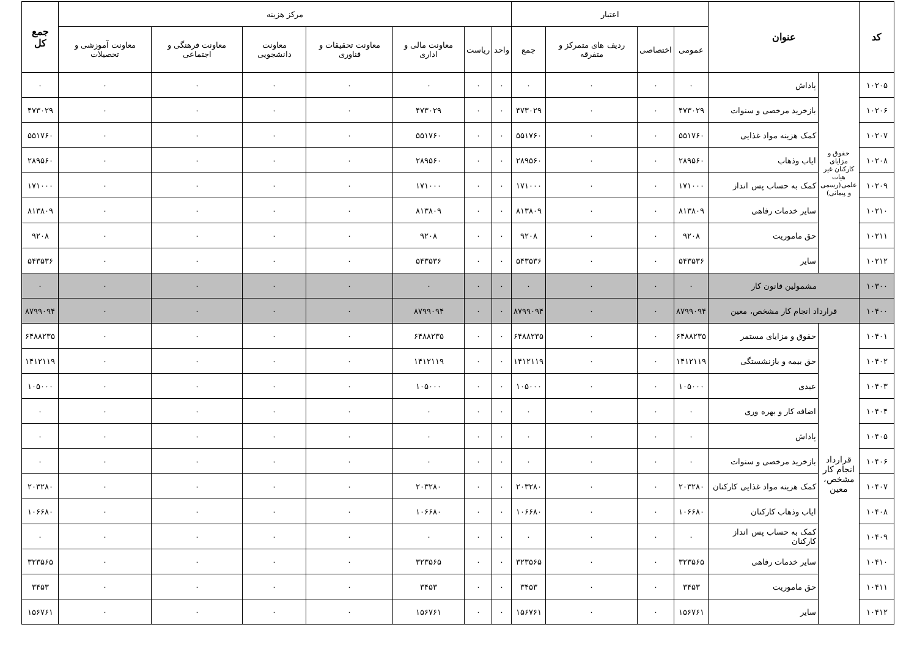| کد | عنوان | | اعتبار | | | | مرکز هزینه | | | | | | | جمع کل |
| --- | --- | --- | --- | --- | --- | --- | --- | --- | --- | --- | --- | --- | --- | --- |
| | | | عمومی | اختصاصی | ردیف های متمرکز و متفرقه | جمع | واحد | ریاست | معاونت مالی و اداری | معاونت تحقیقات و فناوری | معاونت دانشجویی | معاونت فرهنگی و اجتماعی | معاونت آموزشی و تحصیلات | |
| ۱۰۲۰۵ | حقوق و مزایای کارکنان غیر هیات علمی(رسمی و پیمانی) | پاداش | ۰ | ۰ | ۰ | ۰ | ۰ | ۰ | ۰ | ۰ | ۰ | ۰ | ۰ | ۰ |
| ۱۰۲۰۶ | | بازخرید مرخصی و سنوات | ۴۷۳۰۲۹ | ۰ | ۰ | ۴۷۳۰۲۹ | ۰ | ۰ | ۴۷۳۰۲۹ | ۰ | ۰ | ۰ | ۰ | ۴۷۳۰۲۹ |
| ۱۰۲۰۷ | | کمک هزینه مواد غذایی | ۵۵۱۷۶۰ | ۰ | ۰ | ۵۵۱۷۶۰ | ۰ | ۰ | ۵۵۱۷۶۰ | ۰ | ۰ | ۰ | ۰ | ۵۵۱۷۶۰ |
| ۱۰۲۰۸ | | ایاب وذهاب | ۲۸۹۵۶۰ | ۰ | ۰ | ۲۸۹۵۶۰ | ۰ | ۰ | ۲۸۹۵۶۰ | ۰ | ۰ | ۰ | ۰ | ۲۸۹۵۶۰ |
| ۱۰۲۰۹ | | کمک به حساب پس انداز | ۱۷۱۰۰۰ | ۰ | ۰ | ۱۷۱۰۰۰ | ۰ | ۰ | ۱۷۱۰۰۰ | ۰ | ۰ | ۰ | ۰ | ۱۷۱۰۰۰ |
| ۱۰۲۱۰ | | سایر خدمات رفاهی | ۸۱۳۸۰۹ | ۰ | ۰ | ۸۱۳۸۰۹ | ۰ | ۰ | ۸۱۳۸۰۹ | ۰ | ۰ | ۰ | ۰ | ۸۱۳۸۰۹ |
| ۱۰۲۱۱ | | حق ماموریت | ۹۲۰۸ | ۰ | ۰ | ۹۲۰۸ | ۰ | ۰ | ۹۲۰۸ | ۰ | ۰ | ۰ | ۰ | ۹۲۰۸ |
| ۱۰۲۱۲ | | سایر | ۵۴۳۵۳۶ | ۰ | ۰ | ۵۴۳۵۳۶ | ۰ | ۰ | ۵۴۳۵۳۶ | ۰ | ۰ | ۰ | ۰ | ۵۴۳۵۳۶ |
| ۱۰۳۰۰ | مشمولین قانون کار | | ۰ | ۰ | ۰ | ۰ | ۰ | ۰ | ۰ | ۰ | ۰ | ۰ | ۰ | ۰ |
| ۱۰۴۰۰ | قرارداد انجام کار مشخص، معین | | ۸۷۹۹۰۹۴ | ۰ | ۰ | ۸۷۹۹۰۹۴ | ۰ | ۰ | ۸۷۹۹۰۹۴ | ۰ | ۰ | ۰ | ۰ | ۸۷۹۹۰۹۴ |
| ۱۰۴۰۱ | قرارداد انجام کار مشخص، معین | حقوق و مزایای مستمر | ۶۴۸۸۲۳۵ | ۰ | ۰ | ۶۴۸۸۲۳۵ | ۰ | ۰ | ۶۴۸۸۲۳۵ | ۰ | ۰ | ۰ | ۰ | ۶۴۸۸۲۳۵ |
| ۱۰۴۰۲ | | حق بیمه و بازنشستگی | ۱۴۱۲۱۱۹ | ۰ | ۰ | ۱۴۱۲۱۱۹ | ۰ | ۰ | ۱۴۱۲۱۱۹ | ۰ | ۰ | ۰ | ۰ | ۱۴۱۲۱۱۹ |
| ۱۰۴۰۳ | | عیدی | ۱۰۵۰۰۰ | ۰ | ۰ | ۱۰۵۰۰۰ | ۰ | ۰ | ۱۰۵۰۰۰ | ۰ | ۰ | ۰ | ۰ | ۱۰۵۰۰۰ |
| ۱۰۴۰۴ | | اضافه کار و بهره وری | ۰ | ۰ | ۰ | ۰ | ۰ | ۰ | ۰ | ۰ | ۰ | ۰ | ۰ | ۰ |
| ۱۰۴۰۵ | | پاداش | ۰ | ۰ | ۰ | ۰ | ۰ | ۰ | ۰ | ۰ | ۰ | ۰ | ۰ | ۰ |
| ۱۰۴۰۶ | | بازخرید مرخصی و سنوات | ۰ | ۰ | ۰ | ۰ | ۰ | ۰ | ۰ | ۰ | ۰ | ۰ | ۰ | ۰ |
| ۱۰۴۰۷ | | کمک هزینه مواد غذایی کارکنان | ۲۰۳۲۸۰ | ۰ | ۰ | ۲۰۳۲۸۰ | ۰ | ۰ | ۲۰۳۲۸۰ | ۰ | ۰ | ۰ | ۰ | ۲۰۳۲۸۰ |
| ۱۰۴۰۸ | | ایاب وذهاب کارکنان | ۱۰۶۶۸۰ | ۰ | ۰ | ۱۰۶۶۸۰ | ۰ | ۰ | ۱۰۶۶۸۰ | ۰ | ۰ | ۰ | ۰ | ۱۰۶۶۸۰ |
| ۱۰۴۰۹ | | کمک به حساب پس انداز کارکنان | ۰ | ۰ | ۰ | ۰ | ۰ | ۰ | ۰ | ۰ | ۰ | ۰ | ۰ | ۰ |
| ۱۰۴۱۰ | | سایر خدمات رفاهی | ۳۲۳۵۶۵ | ۰ | ۰ | ۳۲۳۵۶۵ | ۰ | ۰ | ۳۲۳۵۶۵ | ۰ | ۰ | ۰ | ۰ | ۳۲۳۵۶۵ |
| ۱۰۴۱۱ | | حق ماموریت | ۳۴۵۳ | ۰ | ۰ | ۳۴۵۳ | ۰ | ۰ | ۳۴۵۳ | ۰ | ۰ | ۰ | ۰ | ۳۴۵۳ |
| ۱۰۴۱۲ | | سایر | ۱۵۶۷۶۱ | ۰ | ۰ | ۱۵۶۷۶۱ | ۰ | ۰ | ۱۵۶۷۶۱ | ۰ | ۰ | ۰ | ۰ | ۱۵۶۷۶۱ |